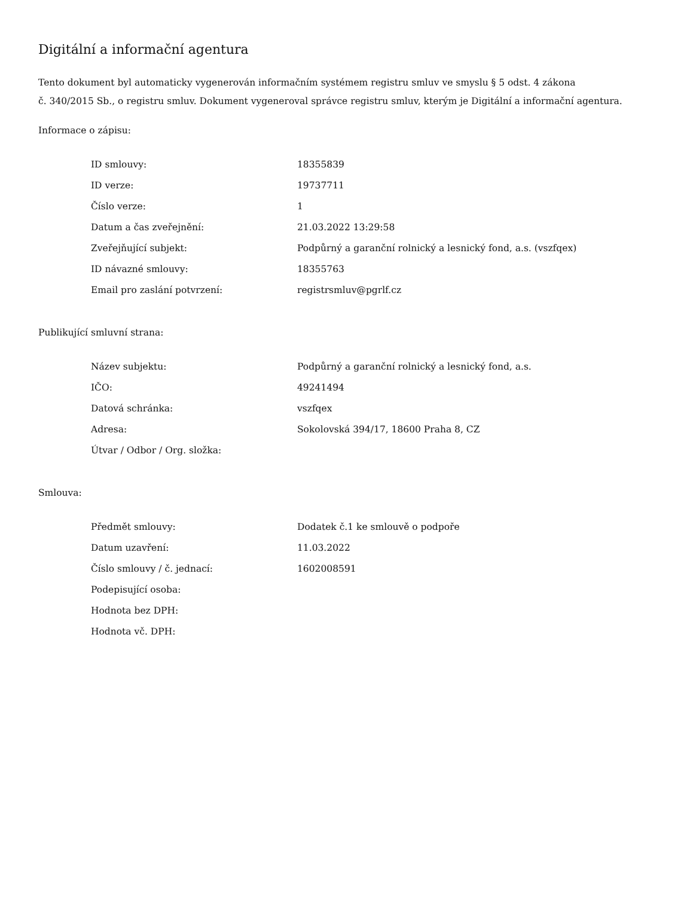Digitální a informační agentura
Tento dokument byl automaticky vygenerován informačním systémem registru smluv ve smyslu § 5 odst. 4 zákona
č. 340/2015 Sb., o registru smluv. Dokument vygeneroval správce registru smluv, kterým je Digitální a informační agentura.
Informace o zápisu:
| ID smlouvy: | 18355839 |
| ID verze: | 19737711 |
| Číslo verze: | 1 |
| Datum a čas zveřejnění: | 21.03.2022 13:29:58 |
| Zveřejňující subjekt: | Podpůrný a garanční rolnický a lesnický fond, a.s. (vszfqex) |
| ID návazné smlouvy: | 18355763 |
| Email pro zaslání potvrzení: | registrsmluv@pgrlf.cz |
Publikující smluvní strana:
| Název subjektu: | Podpůrný a garanční rolnický a lesnický fond, a.s. |
| IČO: | 49241494 |
| Datová schránka: | vszfqex |
| Adresa: | Sokolovská 394/17, 18600 Praha 8, CZ |
| Útvar / Odbor / Org. složka: | |
Smlouva:
| Předmět smlouvy: | Dodatek č.1 ke smlouvě o podpoře |
| Datum uzavření: | 11.03.2022 |
| Číslo smlouvy / č. jednací: | 1602008591 |
| Podepisující osoba: | |
| Hodnota bez DPH: | |
| Hodnota vč. DPH: | |